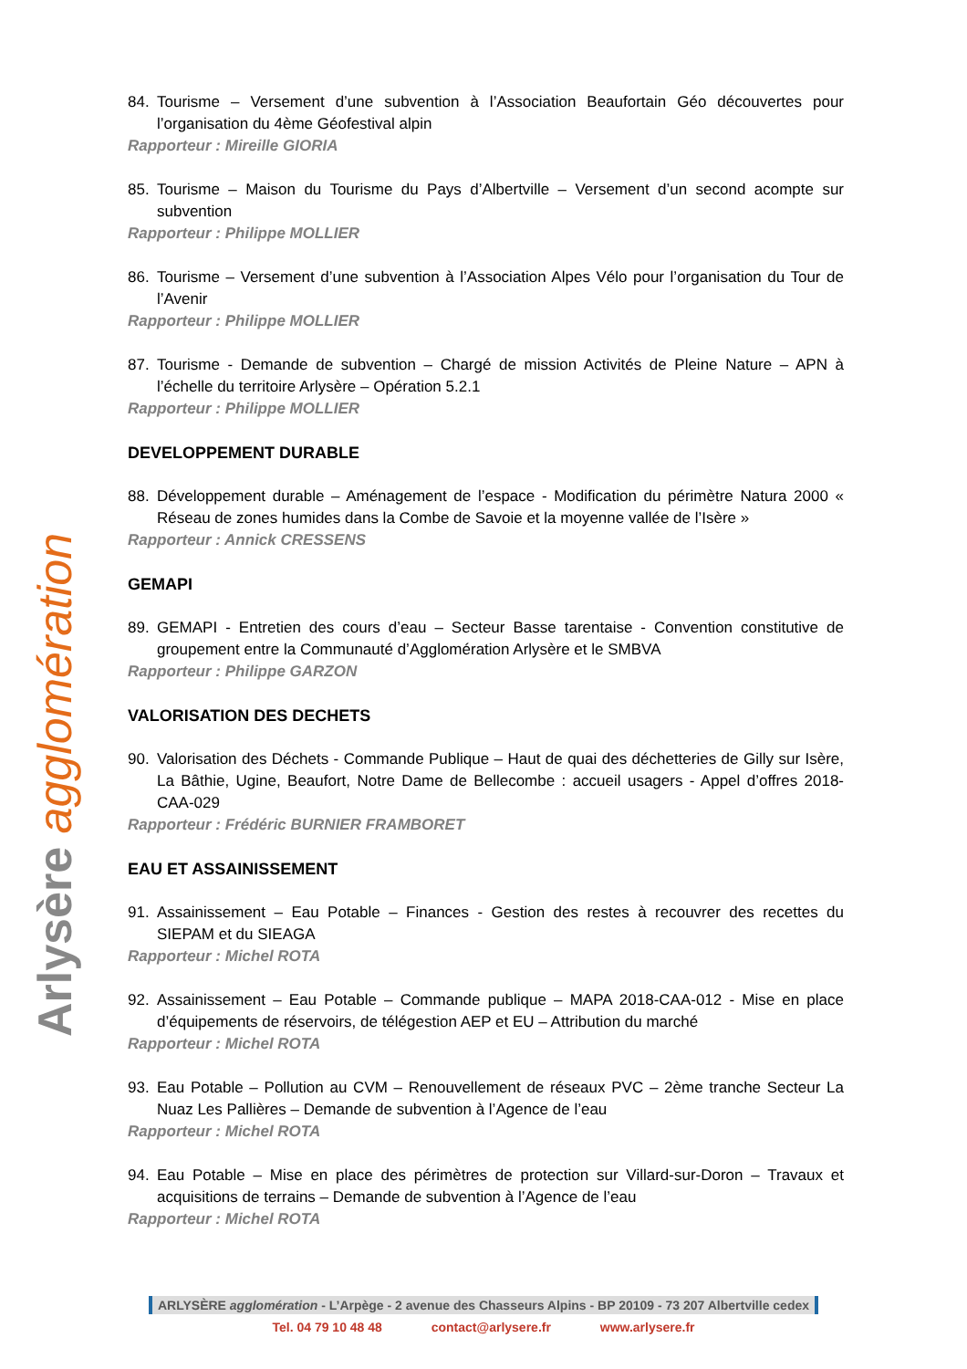Arlysère agglomération
84. Tourisme – Versement d’une subvention à l’Association Beaufortain Géo découvertes pour l’organisation du 4ème Géofestival alpin
Rapporteur : Mireille GIORIA
85. Tourisme – Maison du Tourisme du Pays d’Albertville – Versement d’un second acompte sur subvention
Rapporteur : Philippe MOLLIER
86. Tourisme – Versement d’une subvention à l’Association Alpes Vélo pour l’organisation du Tour de l’Avenir
Rapporteur : Philippe MOLLIER
87. Tourisme - Demande de subvention – Chargé de mission Activités de Pleine Nature – APN à l’échelle du territoire Arlysère – Opération 5.2.1
Rapporteur : Philippe MOLLIER
DEVELOPPEMENT DURABLE
88. Développement durable – Aménagement de l’espace - Modification du périmètre Natura 2000 « Réseau de zones humides dans la Combe de Savoie et la moyenne vallée de l’Isère »
Rapporteur : Annick CRESSENS
GEMAPI
89. GEMAPI - Entretien des cours d’eau – Secteur Basse tarentaise - Convention constitutive de groupement entre la Communauté d’Agglomération Arlysère et le SMBVA
Rapporteur : Philippe GARZON
VALORISATION DES DECHETS
90. Valorisation des Déchets - Commande Publique – Haut de quai des déchetteries de Gilly sur Isère, La Bâthie, Ugine, Beaufort, Notre Dame de Bellecombe : accueil usagers - Appel d’offres 2018-CAA-029
Rapporteur : Frédéric BURNIER FRAMBORET
EAU ET ASSAINISSEMENT
91. Assainissement – Eau Potable – Finances - Gestion des restes à recouvrer des recettes du SIEPAM et du SIEAGA
Rapporteur : Michel ROTA
92. Assainissement – Eau Potable – Commande publique – MAPA 2018-CAA-012 - Mise en place d’équipements de réservoirs, de télégestion AEP et EU – Attribution du marché
Rapporteur : Michel ROTA
93. Eau Potable – Pollution au CVM – Renouvellement de réseaux PVC – 2ème tranche Secteur La Nuaz Les Pallières – Demande de subvention à l’Agence de l’eau
Rapporteur : Michel ROTA
94. Eau Potable – Mise en place des périmètres de protection sur Villard-sur-Doron – Travaux et acquisitions de terrains – Demande de subvention à l’Agence de l’eau
Rapporteur : Michel ROTA
ARLYSÈRE agglomération - L’Arpège - 2 avenue des Chasseurs Alpins - BP 20109 - 73 207 Albertville cedex
Tel. 04 79 10 48 48 contact@arlysere.fr www.arlysere.fr